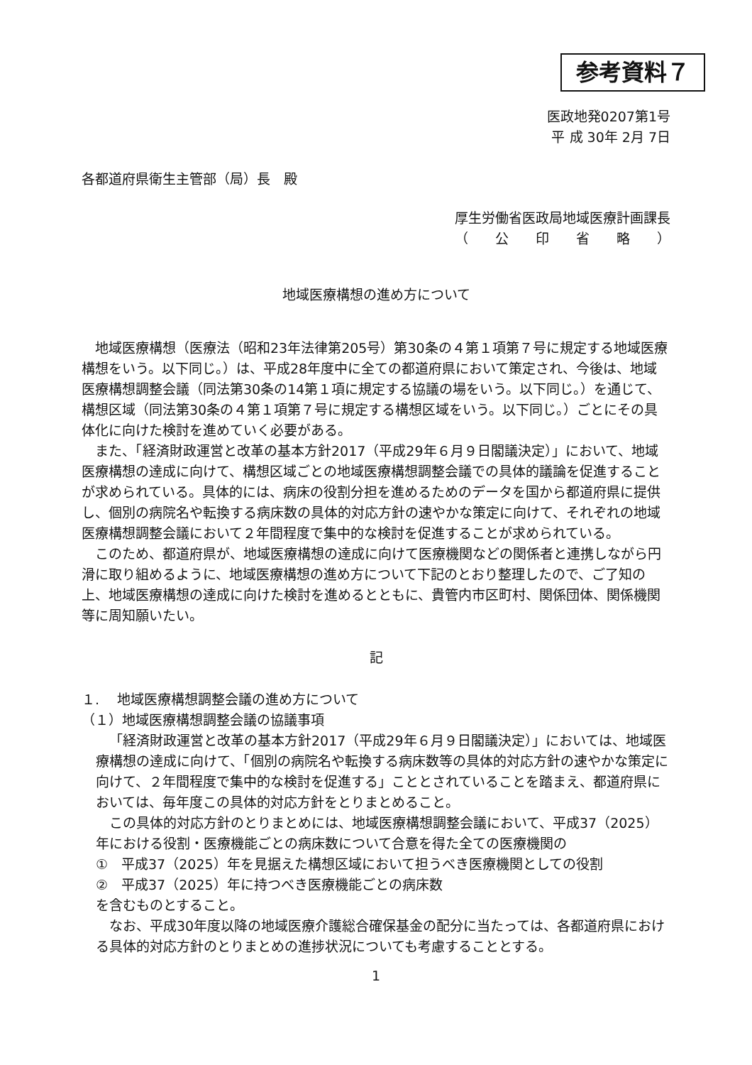参考資料７
医政地発0207第1号
平 成 30年 2月 7日
各都道府県衛生主管部（局）長　殿
厚生労働省医政局地域医療計画課長
（　　公　　印　　省　　略　　）
地域医療構想の進め方について
地域医療構想（医療法（昭和23年法律第205号）第30条の４第１項第７号に規定する地域医療構想をいう。以下同じ。）は、平成28年度中に全ての都道府県において策定され、今後は、地域医療構想調整会議（同法第30条の14第１項に規定する協議の場をいう。以下同じ。）を通じて、構想区域（同法第30条の４第１項第７号に規定する構想区域をいう。以下同じ。）ごとにその具体化に向けた検討を進めていく必要がある。
また、「経済財政運営と改革の基本方針2017（平成29年６月９日閣議決定）」において、地域医療構想の達成に向けて、構想区域ごとの地域医療構想調整会議での具体的議論を促進することが求められている。具体的には、病床の役割分担を進めるためのデータを国から都道府県に提供し、個別の病院名や転換する病床数の具体的対応方針の速やかな策定に向けて、それぞれの地域医療構想調整会議において２年間程度で集中的な検討を促進することが求められている。
このため、都道府県が、地域医療構想の達成に向けて医療機関などの関係者と連携しながら円滑に取り組めるように、地域医療構想の進め方について下記のとおり整理したので、ご了知の上、地域医療構想の達成に向けた検討を進めるとともに、貴管内市区町村、関係団体、関係機関等に周知願いたい。
記
１.　 地域医療構想調整会議の進め方について
（１）地域医療構想調整会議の協議事項
「経済財政運営と改革の基本方針2017（平成29年６月９日閣議決定）」においては、地域医療構想の達成に向けて、「個別の病院名や転換する病床数等の具体的対応方針の速やかな策定に向けて、２年間程度で集中的な検討を促進する」こととされていることを踏まえ、都道府県においては、毎年度この具体的対応方針をとりまとめること。
この具体的対応方針のとりまとめには、地域医療構想調整会議において、平成37（2025）年における役割・医療機能ごとの病床数について合意を得た全ての医療機関の
①　平成37（2025）年を見据えた構想区域において担うべき医療機関としての役割
②　平成37（2025）年に持つべき医療機能ごとの病床数
を含むものとすること。
なお、平成30年度以降の地域医療介護総合確保基金の配分に当たっては、各都道府県における具体的対応方針のとりまとめの進捗状況についても考慮することとする。
1